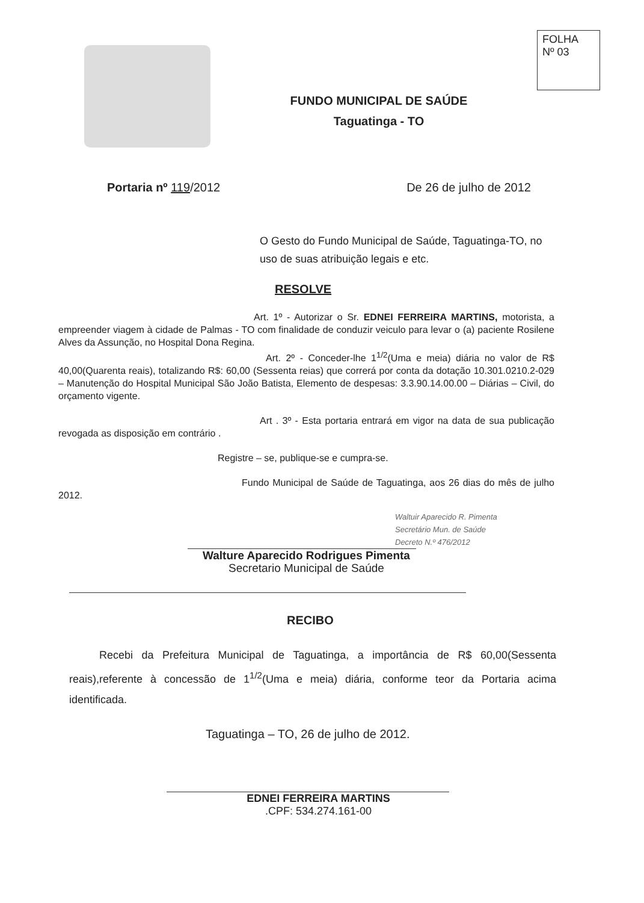FOLHA
Nº 03
FUNDO MUNICIPAL DE SAÚDE
Taguatinga - TO
Portaria nº 119/2012 De 26 de julho de 2012
O Gesto do Fundo Municipal de Saúde, Taguatinga-TO, no uso de suas atribuição legais e etc.
RESOLVE
Art. 1º - Autorizar o Sr. EDNEI FERREIRA MARTINS, motorista, a empreender viagem à cidade de Palmas - TO com finalidade de conduzir veiculo para levar o (a) paciente Rosilene Alves da Assunção, no Hospital Dona Regina.
Art. 2º - Conceder-lhe 1<sup>1/2</sup>(Uma e meia) diária no valor de R$ 40,00(Quarenta reais), totalizando R$: 60,00 (Sessenta reias) que correrá por conta da dotação 10.301.0210.2-029 – Manutenção do Hospital Municipal São João Batista, Elemento de despesas: 3.3.90.14.00.00 – Diárias – Civil, do orçamento vigente.
Art . 3º - Esta portaria entrará em vigor na data de sua publicação revogada as disposição em contrário .
Registre – se, publique-se e cumpra-se.
Fundo Municipal de Saúde de Taguatinga, aos 26 dias do mês de julho 2012.
Waltuir Aparecido R. Pimenta
Secretário Mun. de Saúde
Decreto N.º 476/2012
Walture Aparecido Rodrigues Pimenta
Secretario Municipal de Saúde
RECIBO
Recebi da Prefeitura Municipal de Taguatinga, a importância de R$ 60,00(Sessenta reais),referente à concessão de 1<sup>1/2</sup>(Uma e meia) diária, conforme teor da Portaria acima identificada.
Taguatinga – TO, 26 de julho de 2012.
EDNEI FERREIRA MARTINS
.CPF: 534.274.161-00